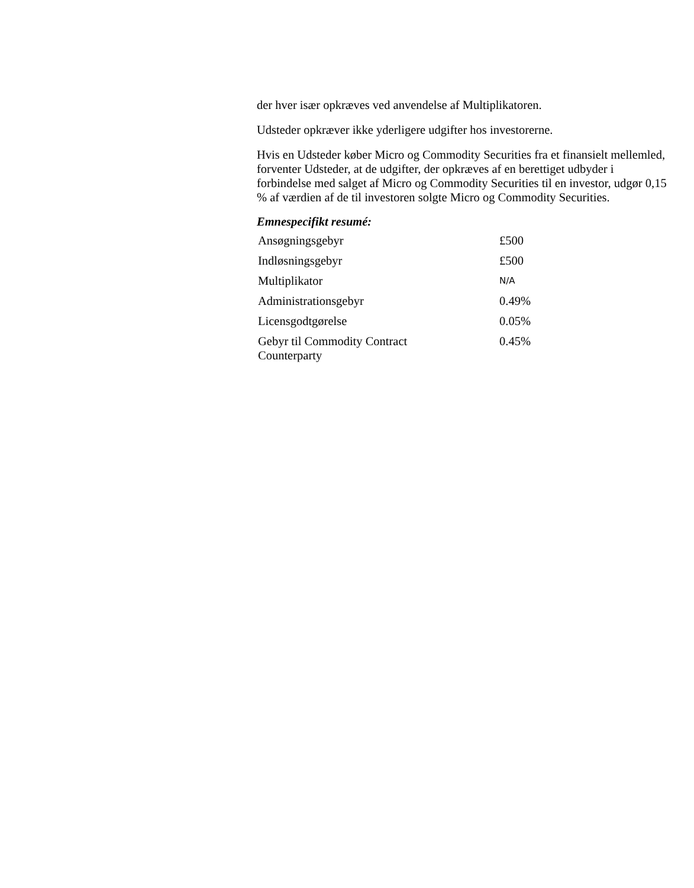der hver især opkræves ved anvendelse af Multiplikatoren.
Udsteder opkræver ikke yderligere udgifter hos investorerne.
Hvis en Udsteder køber Micro og Commodity Securities fra et finansielt mellemled, forventer Udsteder, at de udgifter, der opkræves af en berettiget udbyder i forbindelse med salget af Micro og Commodity Securities til en investor, udgør 0,15 % af værdien af de til investoren solgte Micro og Commodity Securities.
Emnespecifikt resumé:
| Ansøgningsgebyr | £500 |
| Indløsningsgebyr | £500 |
| Multiplikator | N/A |
| Administrationsgebyr | 0.49% |
| Licensgodtgørelse | 0.05% |
| Gebyr til Commodity Contract Counterparty | 0.45% |